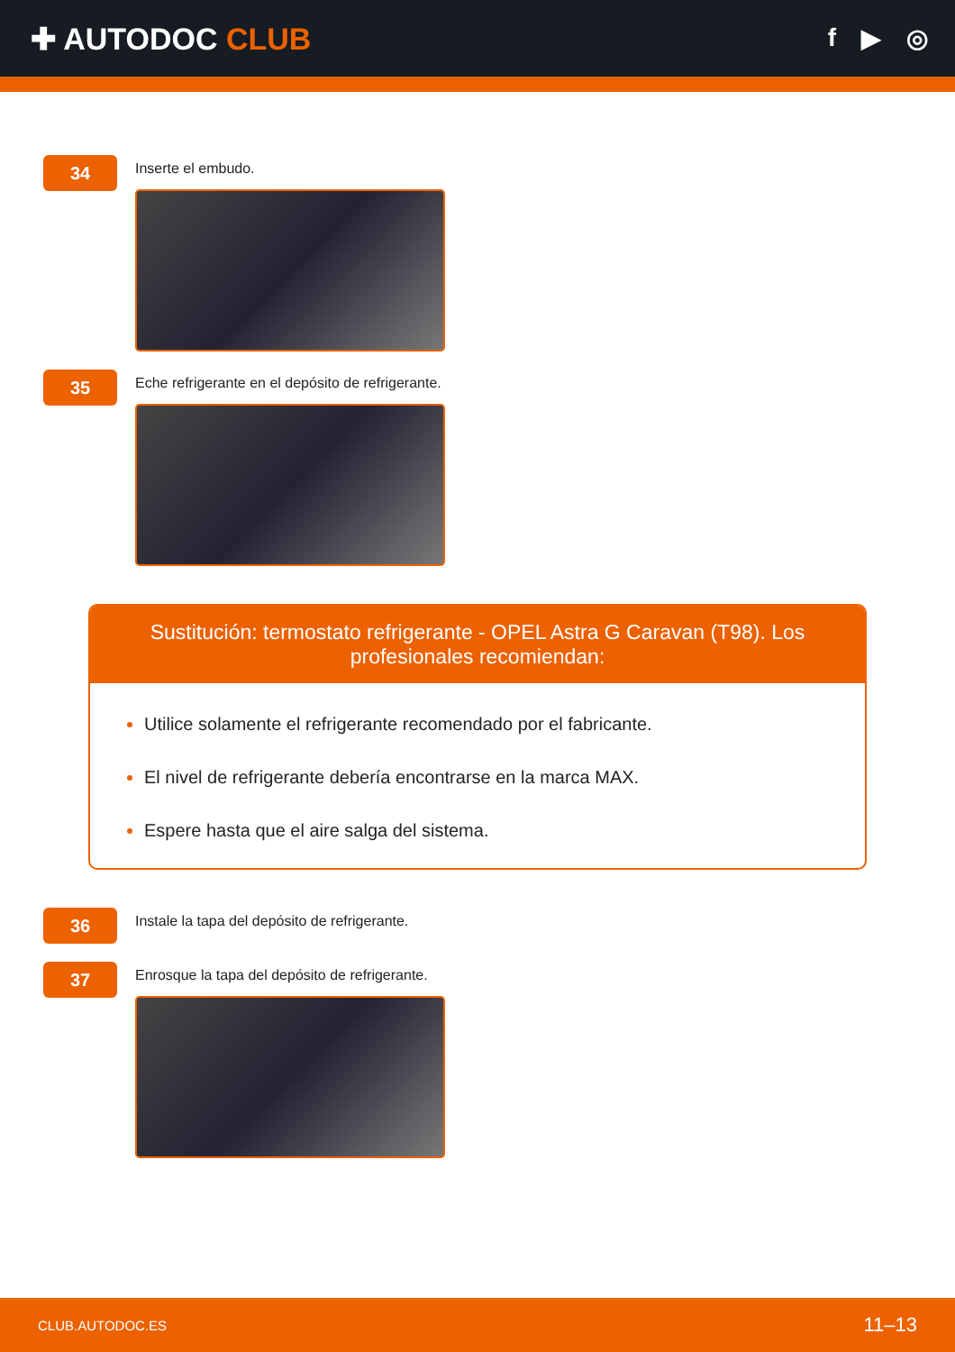✚ AUTODOC CLUB
f ▶ ◎
34
Inserte el embudo.
35
Eche refrigerante en el depósito de refrigerante.
Sustitución: termostato refrigerante - OPEL Astra G Caravan (T98). Los profesionales recomiendan:
Utilice solamente el refrigerante recomendado por el fabricante.
El nivel de refrigerante debería encontrarse en la marca MAX.
Espere hasta que el aire salga del sistema.
36
Instale la tapa del depósito de refrigerante.
37
Enrosque la tapa del depósito de refrigerante.
CLUB.AUTODOC.ES 11–13